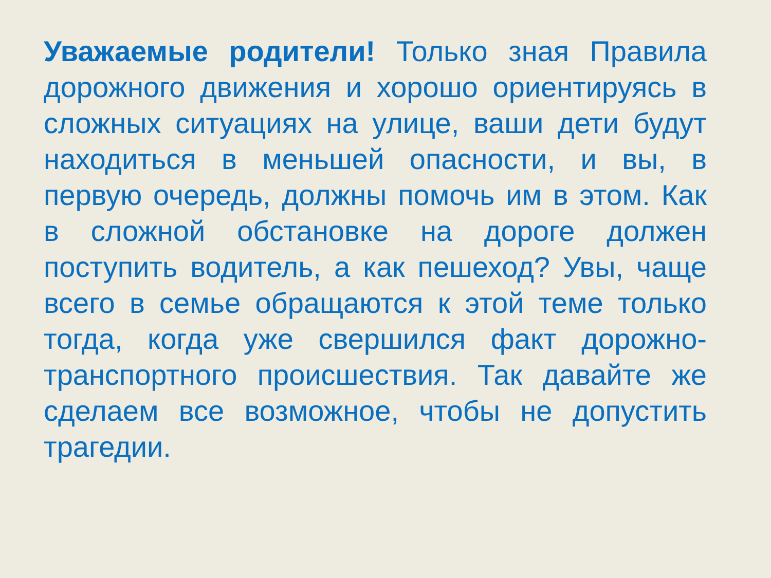Уважаемые родители! Только зная Правила дорожного движения и хорошо ориентируясь в сложных ситуациях на улице, ваши дети будут находиться в меньшей опасности, и вы, в первую очередь, должны помочь им в этом. Как в сложной обстановке на дороге должен поступить водитель, а как пешеход? Увы, чаще всего в семье обращаются к этой теме только тогда, когда уже свершился факт дорожно-транспортного происшествия. Так давайте же сделаем все возможное, чтобы не допустить трагедии.